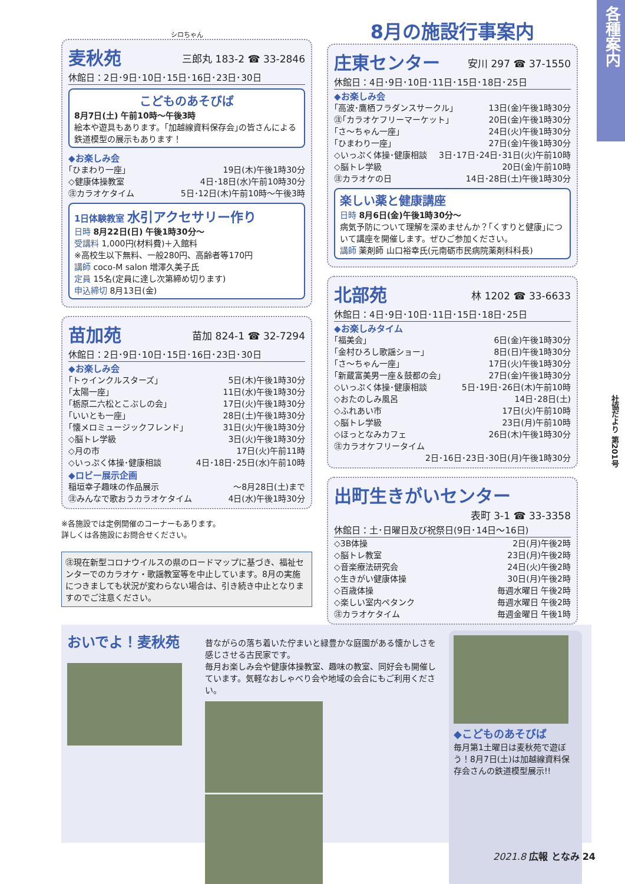各種案内
シロちゃん
麦秋苑
三郎丸 183-2 ☎ 33-2846
休館日：2日･9日･10日･15日･16日･23日･30日
こどものあそびば
8月7日(土) 午前10時～午後3時
絵本や遊具もあります。｢加越線資料保存会｣の皆さんによる鉄道模型の展示もあります！
◆お楽しみ会
｢ひまわり一座｣ 19日(木)午後1時30分
◇健康体操教室 4日･18日(水)午前10時30分
㊟カラオケタイム 5日･12日(木)午前10時～午後3時
1日体験教室 水引アクセサリー作り
日時 8月22日(日) 午後1時30分～
受講料 1,000円(材料費)＋入館料
※高校生以下無料、一般280円、高齢者等170円
講師 coco-M salon 増澤久美子氏
定員 15名(定員に達し次第締め切ります)
申込締切 8月13日(金)
苗加苑
苗加 824-1 ☎ 32-7294
休館日：2日･9日･10日･15日･16日･23日･30日
◆お楽しみ会
｢トゥインクルスターズ｣ 5日(木)午後1時30分
｢太陽一座｣ 11日(水)午後1時30分
｢栃原二六松とこぶしの会｣ 17日(火)午後1時30分
｢いいとも一座｣ 28日(土)午後1時30分
｢懐メロミュージックフレンド｣ 31日(火)午後1時30分
◇脳トレ学級 3日(火)午後1時30分
◇月の市 17日(火)午前11時
◇いっぷく体操･健康相談 4日･18日･25日(水)午前10時
◆ロビー展示企画
稲垣幸子趣味の作品展示 ～8月28日(土)まで
㊟みんなで歌おうカラオケタイム 4日(水)午後1時30分
※各施設では定例開催のコーナーもあります。
詳しくは各施設にお問合せください。
㊟現在新型コロナウイルスの県のロードマップに基づき、福祉センターでのカラオケ・歌謡教室等を中止しています。8月の実施につきましても状況が変わらない場合は、引き続き中止となりますのでご注意ください。
8月の施設行事案内
庄東センター
安川 297 ☎ 37-1550
休館日：4日･9日･10日･11日･15日･18日･25日
◆お楽しみ会
｢高波･鷹栖フラダンスサークル｣ 13日(金)午後1時30分
㊟｢カラオケフリーマーケット｣ 20日(金)午後1時30分
｢さ～ちゃん一座｣ 24日(火)午後1時30分
｢ひまわり一座｣ 27日(金)午後1時30分
◇いっぷく体操･健康相談 3日･17日･24日･31日(火)午前10時
◇脳トレ学級 20日(金)午前10時
㊟カラオケの日 14日･28日(土)午後1時30分
楽しい薬と健康講座
日時 8月6日(金)午後1時30分～
病気予防について理解を深めませんか？｢くすりと健康｣について講座を開催します。ぜひご参加ください。
講師 薬剤師 山口裕幸氏(元南砺市民病院薬剤科科長)
北部苑
林 1202 ☎ 33-6633
休館日：4日･9日･10日･11日･15日･18日･25日
◆お楽しみタイム
｢福美会｣ 6日(金)午後1時30分
｢金村ひろし歌謡ショー｣ 8日(日)午後1時30分
｢さ～ちゃん一座｣ 17日(火)午後1時30分
｢新蔵富美男一座＆鼓都の会｣ 27日(金)午後1時30分
◇いっぷく体操･健康相談 5日･19日･26日(木)午前10時
◇おたのしみ風呂 14日･28日(土)
◇ふれあい市 17日(火)午前10時
◇脳トレ学級 23日(月)午前10時
◇ほっとなみカフェ 26日(木)午後1時30分
㊟カラオケフリータイム
2日･16日･23日･30日(月)午後1時30分
出町生きがいセンター
表町 3-1 ☎ 33-3358
休館日：土･日曜日及び祝祭日(9日･14日～16日)
◇3B体操 2日(月)午後2時
◇脳トレ教室 23日(月)午後2時
◇音楽療法研究会 24日(火)午後2時
◇生きがい健康体操 30日(月)午後2時
◇百歳体操 毎週水曜日 午後2時
◇楽しい室内ペタンク 毎週水曜日 午後2時
㊟カラオケタイム 毎週金曜日 午後1時
おいでよ！麦秋苑
昔ながらの落ち着いた佇まいと緑豊かな庭園がある懐かしさを感じさせる古民家です。
毎月お楽しみ会や健康体操教室、趣味の教室、同好会も開催しています。気軽なおしゃべり会や地域の会合にもご利用ください。
◆こどものあそびば
毎月第1土曜日は麦秋苑で遊ぼう！8月7日(土)は加越線資料保存会さんの鉄道模型展示!!
2021.8 広報 となみ 24
社協だより 第201号